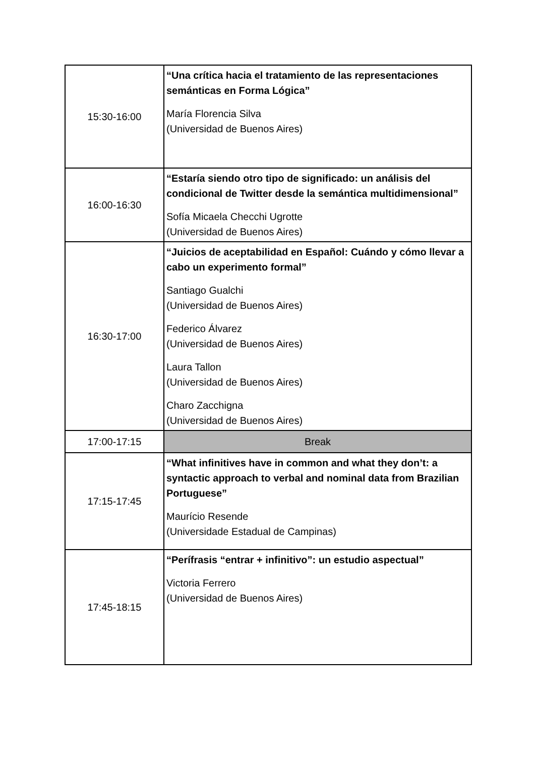| 15:30-16:00 | “Una crítica hacia el tratamiento de las representaciones semánticas en Forma Lógica” María Florencia Silva (Universidad de Buenos Aires) |
| 16:00-16:30 | “Estaría siendo otro tipo de significado: un análisis del condicional de Twitter desde la semántica multidimensional” Sofía Micaela Checchi Ugrotte (Universidad de Buenos Aires) |
| 16:30-17:00 | “Juicios de aceptabilidad en Español: Cuándo y cómo llevar a cabo un experimento formal” Santiago Gualchi (Universidad de Buenos Aires) Federico Álvarez (Universidad de Buenos Aires) Laura Tallon (Universidad de Buenos Aires) Charo Zacchigna (Universidad de Buenos Aires) |
| 17:00-17:15 | Break |
| 17:15-17:45 | “What infinitives have in common and what they don’t: a syntactic approach to verbal and nominal data from Brazilian Portuguese” Maurício Resende (Universidade Estadual de Campinas) |
| 17:45-18:15 | “Perífrasis “entrar + infinitivo”: un estudio aspectual” Victoria Ferrero (Universidad de Buenos Aires) |